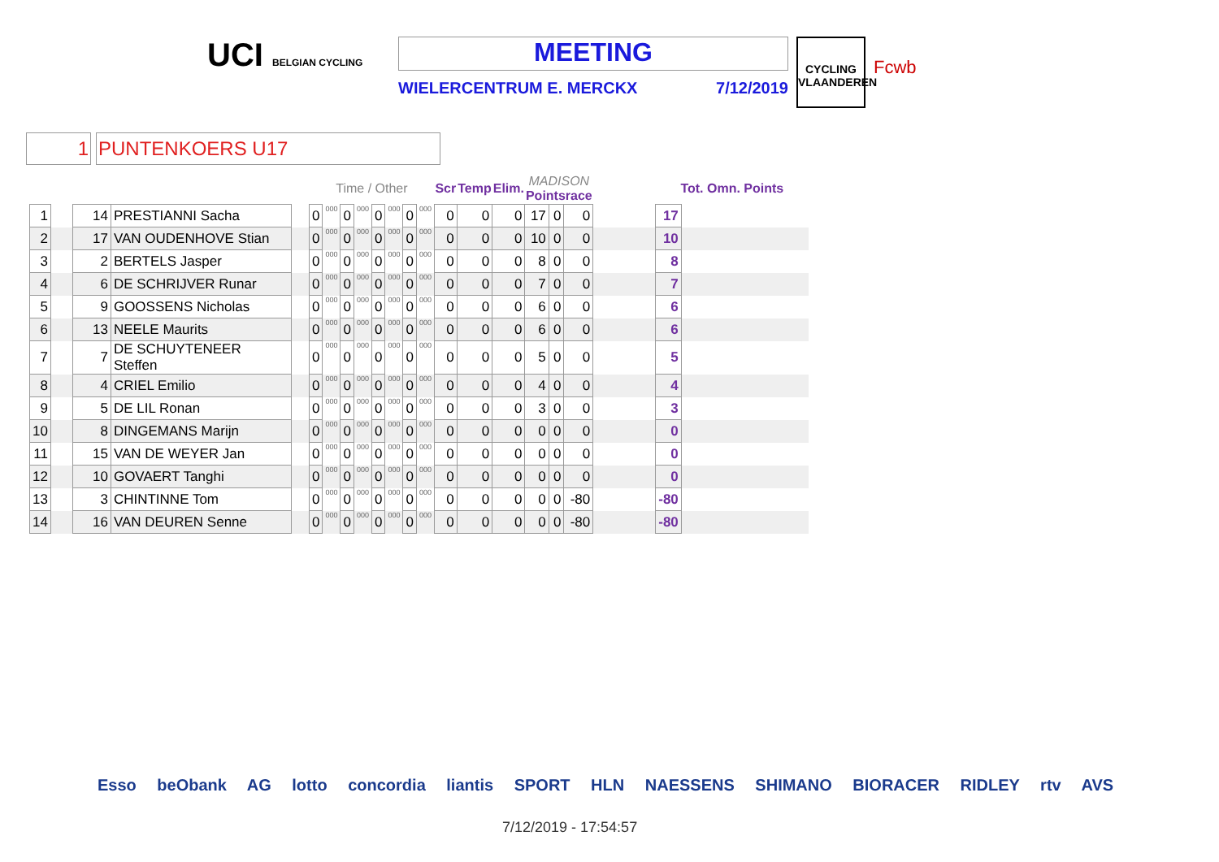UCI BELGIAN CYCLING
MEETING
WIELERCENTRUM E. MERCKX 7/12/2019
CYCLING VLAANDEREN
Fcwb
1 PUNTENKOERS U17
| | | | | | Time / Other | | | | | | | | Scr | Temp | Elim. | MADISON Pointsrace | | | | Tot. Omn. Points | |
| --- | --- | --- | --- | --- | --- | --- | --- | --- | --- | --- | --- | --- | --- | --- | --- | --- | --- | --- | --- | --- | --- |
| 1 | | 14 | PRESTIANNI Sacha | | 0 | 000 | 0 | 000 | 0 | 000 | 0 | 000 | 0 | 0 | 0 | 17 | 0 | 0 | | 17 | |
| 2 | | 17 | VAN OUDENHOVE Stian | | 0 | 000 | 0 | 000 | 0 | 000 | 0 | 000 | 0 | 0 | 0 | 10 | 0 | 0 | | 10 | |
| 3 | | 2 | BERTELS Jasper | | 0 | 000 | 0 | 000 | 0 | 000 | 0 | 000 | 0 | 0 | 0 | 8 | 0 | 0 | | 8 | |
| 4 | | 6 | DE SCHRIJVER Runar | | 0 | 000 | 0 | 000 | 0 | 000 | 0 | 000 | 0 | 0 | 0 | 7 | 0 | 0 | | 7 | |
| 5 | | 9 | GOOSSENS Nicholas | | 0 | 000 | 0 | 000 | 0 | 000 | 0 | 000 | 0 | 0 | 0 | 6 | 0 | 0 | | 6 | |
| 6 | | 13 | NEELE Maurits | | 0 | 000 | 0 | 000 | 0 | 000 | 0 | 000 | 0 | 0 | 0 | 6 | 0 | 0 | | 6 | |
| 7 | | 7 | DE SCHUYTENEER Steffen | | 0 | 000 | 0 | 000 | 0 | 000 | 0 | 000 | 0 | 0 | 0 | 5 | 0 | 0 | | 5 | |
| 8 | | 4 | CRIEL Emilio | | 0 | 000 | 0 | 000 | 0 | 000 | 0 | 000 | 0 | 0 | 0 | 4 | 0 | 0 | | 4 | |
| 9 | | 5 | DE LIL Ronan | | 0 | 000 | 0 | 000 | 0 | 000 | 0 | 000 | 0 | 0 | 0 | 3 | 0 | 0 | | 3 | |
| 10 | | 8 | DINGEMANS Marijn | | 0 | 000 | 0 | 000 | 0 | 000 | 0 | 000 | 0 | 0 | 0 | 0 | 0 | 0 | | 0 | |
| 11 | | 15 | VAN DE WEYER Jan | | 0 | 000 | 0 | 000 | 0 | 000 | 0 | 000 | 0 | 0 | 0 | 0 | 0 | 0 | | 0 | |
| 12 | | 10 | GOVAERT Tanghi | | 0 | 000 | 0 | 000 | 0 | 000 | 0 | 000 | 0 | 0 | 0 | 0 | 0 | 0 | | 0 | |
| 13 | | 3 | CHINTINNE Tom | | 0 | 000 | 0 | 000 | 0 | 000 | 0 | 000 | 0 | 0 | 0 | 0 | 0 | -80 | | -80 | |
| 14 | | 16 | VAN DEUREN Senne | | 0 | 000 | 0 | 000 | 0 | 000 | 0 | 000 | 0 | 0 | 0 | 0 | 0 | -80 | | -80 | |
Esso beObank AG lotto concordia liantis SPORT HLN NAESSENS SHIMANO BIORACER RIDLEY rtv AVS
7/12/2019 - 17:54:57